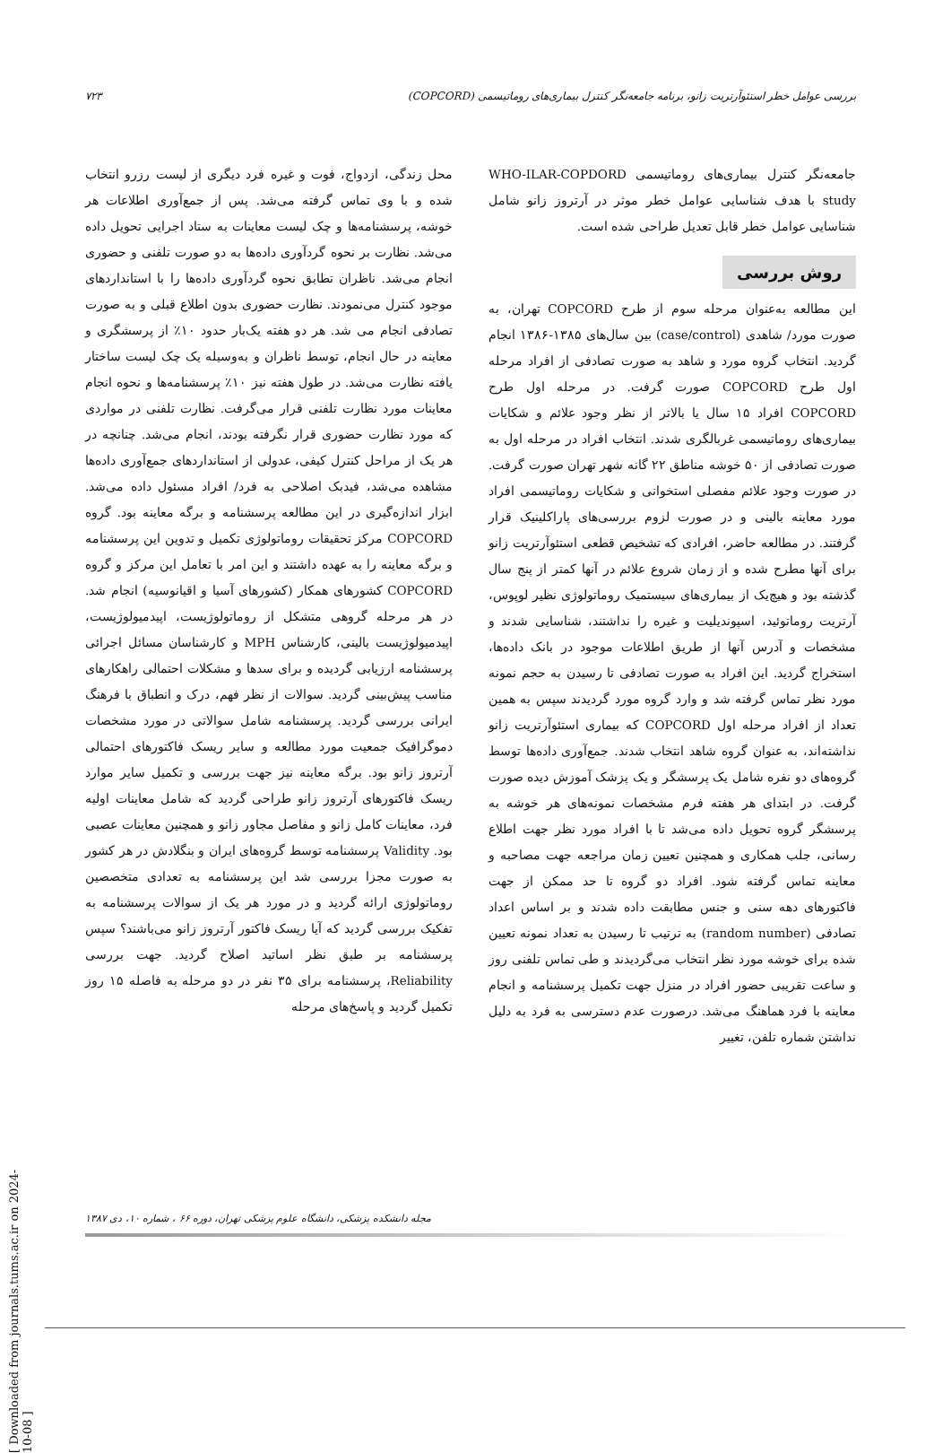بررسی عوامل خطر استئوآرتریت زانو، برنامه جامعه‌نگر کنترل بیماری‌های روماتیسمی (COPCORD) ۷۲۳
جامعه‌نگر کنترل بیماری‌های روماتیسمی WHO-ILAR-COPDORD study با هدف شناسایی عوامل خطر موثر در آرتروز زانو شامل شناسایی عوامل خطر قابل تعدیل طراحی شده است.
روش بررسی
این مطالعه به‌عنوان مرحله سوم از طرح COPCORD تهران، به صورت مورد/ شاهدی (case/control) بین سال‌های ۱۳۸۵-۱۳۸۶ انجام گردید. انتخاب گروه مورد و شاهد به صورت تصادفی از افراد مرحله اول طرح COPCORD صورت گرفت. در مرحله اول طرح COPCORD افراد ۱۵ سال یا بالاتر از نظر وجود علائم و شکایات بیماری‌های روماتیسمی غربالگری شدند. انتخاب افراد در مرحله اول به صورت تصادفی از ۵۰ خوشه مناطق ۲۲ گانه شهر تهران صورت گرفت. در صورت وجود علائم مفصلی استخوانی و شکایات روماتیسمی افراد مورد معاینه بالینی و در صورت لزوم بررسی‌های پاراکلینیک قرار گرفتند. در مطالعه حاضر، افرادی که تشخیص قطعی استئوآرتریت زانو برای آنها مطرح شده و از زمان شروع علائم در آنها کمتر از پنج سال گذشته بود و هیچ‌یک از بیماری‌های سیستمیک روماتولوژی نظیر لوپوس، آرتریت روماتوئید، اسپوندیلیت و غیره را نداشتند، شناسایی شدند و مشخصات و آدرس آنها از طریق اطلاعات موجود در بانک داده‌ها، استخراج گردید. این افراد به صورت تصادفی تا رسیدن به حجم نمونه مورد نظر تماس گرفته شد و وارد گروه مورد گردیدند سپس به همین تعداد از افراد مرحله اول COPCORD که بیماری استئوآرتریت زانو نداشته‌اند، به عنوان گروه شاهد انتخاب شدند. جمع‌آوری داده‌ها توسط گروه‌های دو نفره شامل یک پرسشگر و یک پزشک آموزش دیده صورت گرفت. در ابتدای هر هفته فرم مشخصات نمونه‌های هر خوشه به پرسشگر گروه تحویل داده می‌شد تا با افراد مورد نظر جهت اطلاع رسانی، جلب همکاری و همچنین تعیین زمان مراجعه جهت مصاحبه و معاینه تماس گرفته شود. افراد دو گروه تا حد ممکن از جهت فاکتورهای دهه سنی و جنس مطابقت داده شدند و بر اساس اعداد تصادفی (random number) به ترتیب تا رسیدن به تعداد نمونه تعیین شده برای خوشه مورد نظر انتخاب می‌گردیدند و طی تماس تلفنی روز و ساعت تقریبی حضور افراد در منزل جهت تکمیل پرسشنامه و انجام معاینه با فرد هماهنگ می‌شد. درصورت عدم دسترسی به فرد به دلیل نداشتن شماره تلفن، تغییر
محل زندگی، ازدواج، فوت و غیره فرد دیگری از لیست رزرو انتخاب شده و با وی تماس گرفته می‌شد. پس از جمع‌آوری اطلاعات هر خوشه، پرسشنامه‌ها و چک لیست معاینات به ستاد اجرایی تحویل داده می‌شد. نظارت بر نحوه گردآوری داده‌ها به دو صورت تلفنی و حضوری انجام می‌شد. ناظران تطابق نحوه گردآوری داده‌ها را با استانداردهای موجود کنترل می‌نمودند. نظارت حضوری بدون اطلاع قبلی و به صورت تصادفی انجام می شد. هر دو هفته یک‌بار حدود ۱۰٪ از پرسشگری و معاینه در حال انجام، توسط ناظران و به‌وسیله یک چک لیست ساختار یافته نظارت می‌شد. در طول هفته نیز ۱۰٪ پرسشنامه‌ها و نحوه انجام معاینات مورد نظارت تلفنی قرار می‌گرفت. نظارت تلفنی در مواردی که مورد نظارت حضوری قرار نگرفته بودند، انجام می‌شد. چنانچه در هر یک از مراحل کنترل کیفی، عدولی از استانداردهای جمع‌آوری داده‌ها مشاهده می‌شد، فیدبک اصلاحی به فرد/ افراد مسئول داده می‌شد. ابزار اندازه‌گیری در این مطالعه پرسشنامه و برگه معاینه بود. گروه COPCORD مرکز تحقیقات روماتولوژی تکمیل و تدوین این پرسشنامه و برگه معاینه را به عهده داشتند و این امر با تعامل این مرکز و گروه COPCORD کشورهای همکار (کشورهای آسیا و اقیانوسیه) انجام شد. در هر مرحله گروهی متشکل از روماتولوژیست، اپیدمیولوژیست، اپیدمیولوژیست بالینی، کارشناس MPH و کارشناسان مسائل اجرائی پرسشنامه ارزیابی گردیده و برای سدها و مشکلات احتمالی راهکارهای مناسب پیش‌بینی گردید. سوالات از نظر فهم، درک و انطباق با فرهنگ ایرانی بررسی گردید. پرسشنامه شامل سوالاتی در مورد مشخصات دموگرافیک جمعیت مورد مطالعه و سایر ریسک فاکتورهای احتمالی آرتروز زانو بود. برگه معاینه نیز جهت بررسی و تکمیل سایر موارد ریسک فاکتورهای آرتروز زانو طراحی گردید که شامل معاینات اولیه فرد، معاینات کامل زانو و مفاصل مجاور زانو و همچنین معاینات عصبی بود. Validity پرسشنامه توسط گروه‌های ایران و بنگلادش در هر کشور به صورت مجزا بررسی شد این پرسشنامه به تعدادی متخصصین روماتولوژی ارائه گردید و در مورد هر یک از سوالات پرسشنامه به تفکیک بررسی گردید که آیا ریسک فاکتور آرتروز زانو می‌باشند؟ سپس پرسشنامه بر طبق نظر اساتید اصلاح گردید. جهت بررسی Reliability، پرسشنامه برای ۳۵ نفر در دو مرحله به فاصله ۱۵ روز تکمیل گردید و پاسخ‌های مرحله
مجله دانشکده پزشکی، دانشگاه علوم پزشکی تهران، دوره ۶۶ ، شماره ۱۰، دی ۱۳۸۷
[ Downloaded from journals.tums.ac.ir on 2024-10-08 ]